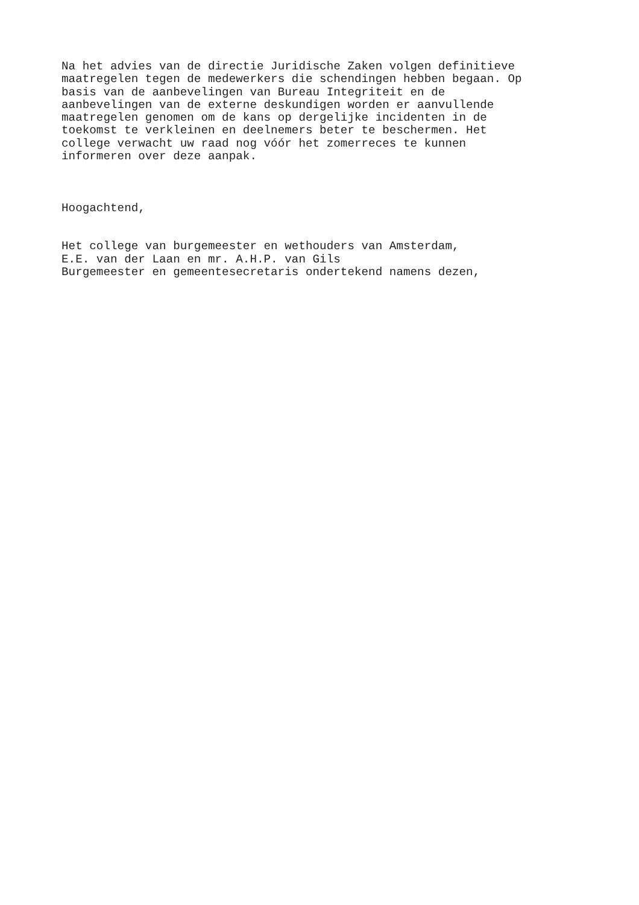Na het advies van de directie Juridische Zaken volgen definitieve maatregelen tegen de medewerkers die schendingen hebben begaan. Op basis van de aanbevelingen van Bureau Integriteit en de aanbevelingen van de externe deskundigen worden er aanvullende maatregelen genomen om de kans op dergelijke incidenten in de toekomst te verkleinen en deelnemers beter te beschermen. Het college verwacht uw raad nog vóór het zomerreces te kunnen informeren over deze aanpak.
Hoogachtend,
Het college van burgemeester en wethouders van Amsterdam, E.E. van der Laan en mr. A.H.P. van Gils Burgemeester en gemeentesecretaris ondertekend namens dezen,